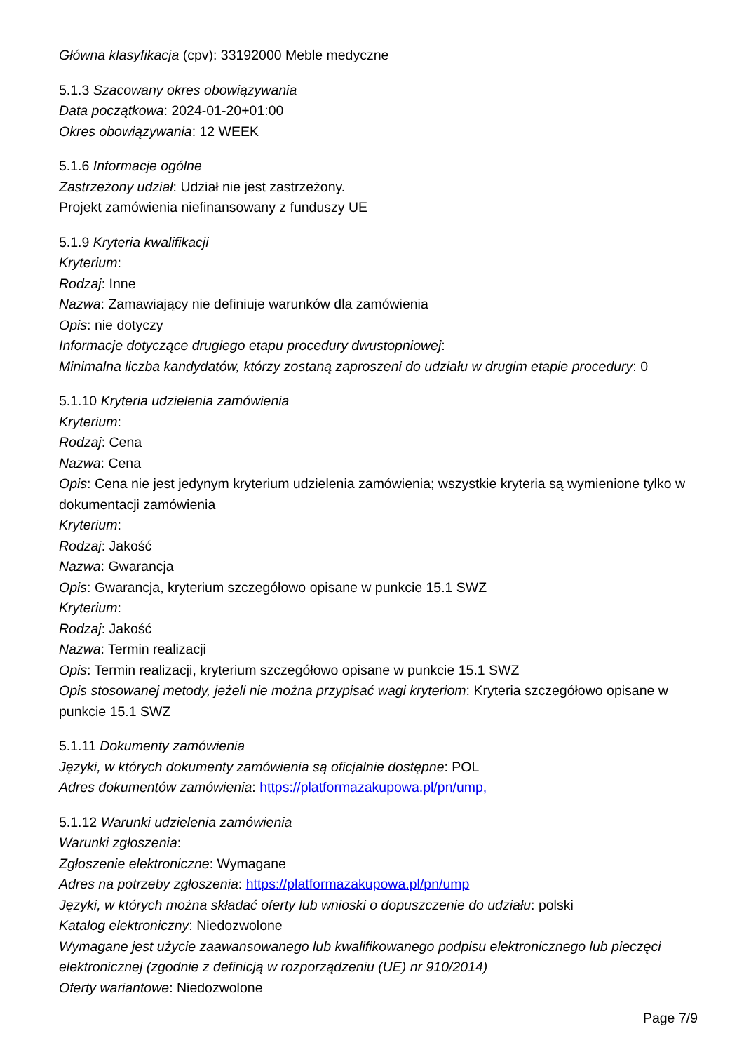Główna klasyfikacja (cpv): 33192000 Meble medyczne
5.1.3 Szacowany okres obowiązywania
Data początkowa: 2024-01-20+01:00
Okres obowiązywania: 12 WEEK
5.1.6 Informacje ogólne
Zastrzeżony udział: Udział nie jest zastrzeżony.
Projekt zamówienia niefinansowany z funduszy UE
5.1.9 Kryteria kwalifikacji
Kryterium:
Rodzaj: Inne
Nazwa: Zamawiający nie definiuje warunków dla zamówienia
Opis: nie dotyczy
Informacje dotyczące drugiego etapu procedury dwustopniowej:
Minimalna liczba kandydatów, którzy zostaną zaproszeni do udziału w drugim etapie procedury: 0
5.1.10 Kryteria udzielenia zamówienia
Kryterium:
Rodzaj: Cena
Nazwa: Cena
Opis: Cena nie jest jedynym kryterium udzielenia zamówienia; wszystkie kryteria są wymienione tylko w dokumentacji zamówienia
Kryterium:
Rodzaj: Jakość
Nazwa: Gwarancja
Opis: Gwarancja, kryterium szczegółowo opisane w punkcie 15.1 SWZ
Kryterium:
Rodzaj: Jakość
Nazwa: Termin realizacji
Opis: Termin realizacji, kryterium szczegółowo opisane w punkcie 15.1 SWZ
Opis stosowanej metody, jeżeli nie można przypisać wagi kryteriom: Kryteria szczegółowo opisane w punkcie 15.1 SWZ
5.1.11 Dokumenty zamówienia
Języki, w których dokumenty zamówienia są oficjalnie dostępne: POL
Adres dokumentów zamówienia: https://platformazakupowa.pl/pn/ump,
5.1.12 Warunki udzielenia zamówienia
Warunki zgłoszenia:
Zgłoszenie elektroniczne: Wymagane
Adres na potrzeby zgłoszenia: https://platformazakupowa.pl/pn/ump
Języki, w których można składać oferty lub wnioski o dopuszczenie do udziału: polski
Katalog elektroniczny: Niedozwolone
Wymagane jest użycie zaawansowanego lub kwalifikowanego podpisu elektronicznego lub pieczęci elektronicznej (zgodnie z definicją w rozporządzeniu (UE) nr 910/2014)
Oferty wariantowe: Niedozwolone
Page 7/9